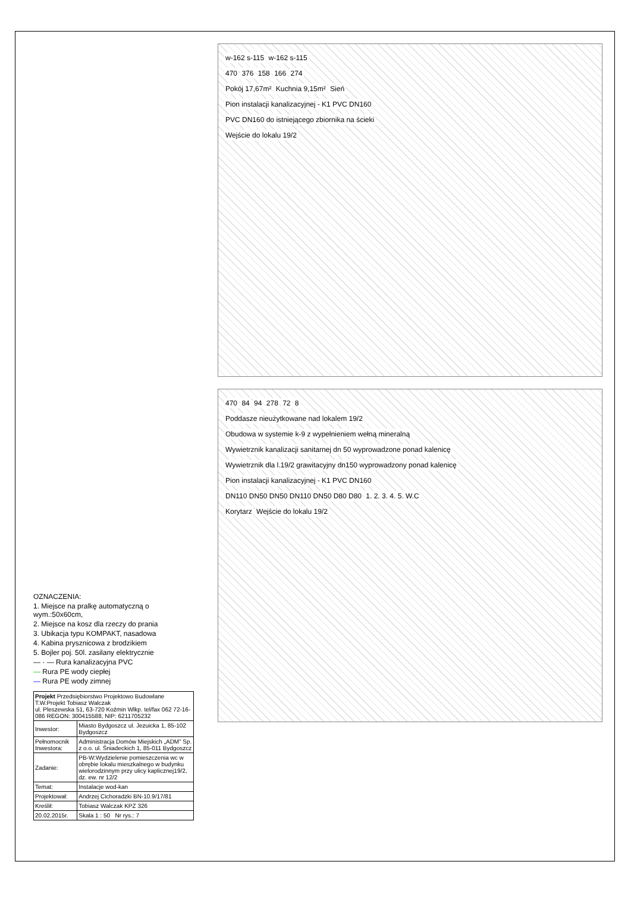w-162 s-115 w-162 s-115
470 376 158 166 274
Pokój 17,67m² Kuchnia 9,15m² Sień
Pion instalacji kanalizacyjnej - K1 PVC DN160
PVC DN160 do istniejącego zbiornika na ścieki
Wejście do lokalu 19/2
470 84 94 278 72 8
Poddasze nieużytkowane nad lokalem 19/2
Obudowa w systemie k-9 z wypełnieniem wełną mineralną
Wywietrznik kanalizacji sanitarnej dn 50 wyprowadzone ponad kalenicę
Wywietrznik dla l.19/2 grawitacyjny dn150 wyprowadzony ponad kalenicę
Pion instalacji kanalizacyjnej - K1 PVC DN160
DN110 DN50 DN50 DN110 DN50 D80 D80
1. 2. 3. 4. 5. W.C
Korytarz Wejście do lokalu 19/2
OZNACZENIA:
1. Miejsce na pralkę automatyczną o wym.:50x60cm,
2. Miejsce na kosz dla rzeczy do prania
3. Ubikacja typu KOMPAKT, nasadowa
4. Kabina prysznicowa z brodzikiem
5. Bojler poj. 50l. zasilany elektrycznie
— · — Rura kanalizacyjna PVC
— Rura PE wody ciepłej
— Rura PE wody zimnej
| Projekt Przedsiębiorstwo Projektowo Budowlane T.W.Projekt Tobiasz Walczak ul. Pleszewska 51, 63-720 Koźmin Wlkp. tel/fax 062 72-16-086 REGON: 300415588, NIP: 6211705232 | |
| Inwestor: | Miasto Bydgoszcz ul. Jezuicka 1, 85-102 Bydgoszcz |
| Pełnomocnik Inwestora: | Administracja Domów Miejskich „ADM” Sp. z o.o. ul. Śniadeckich 1, 85-011 Bydgoszcz |
| Zadanie: | PB-W:Wydzielenie pomieszczenia wc w obrębie lokalu mieszkalnego w budynku wielorodzinnym przy ulicy kaplicznej19/2, dz. ew. nr 12/2 |
| Temat: | Instalacje wod-kan |
| Projektował: | Andrzej Cichoradzki BN-10.9/17/81 |
| Kreślił: | Tobiasz Walczak KPZ 326 |
| 20.02.2015r. | Skala 1 : 50 Nr rys.: 7 |